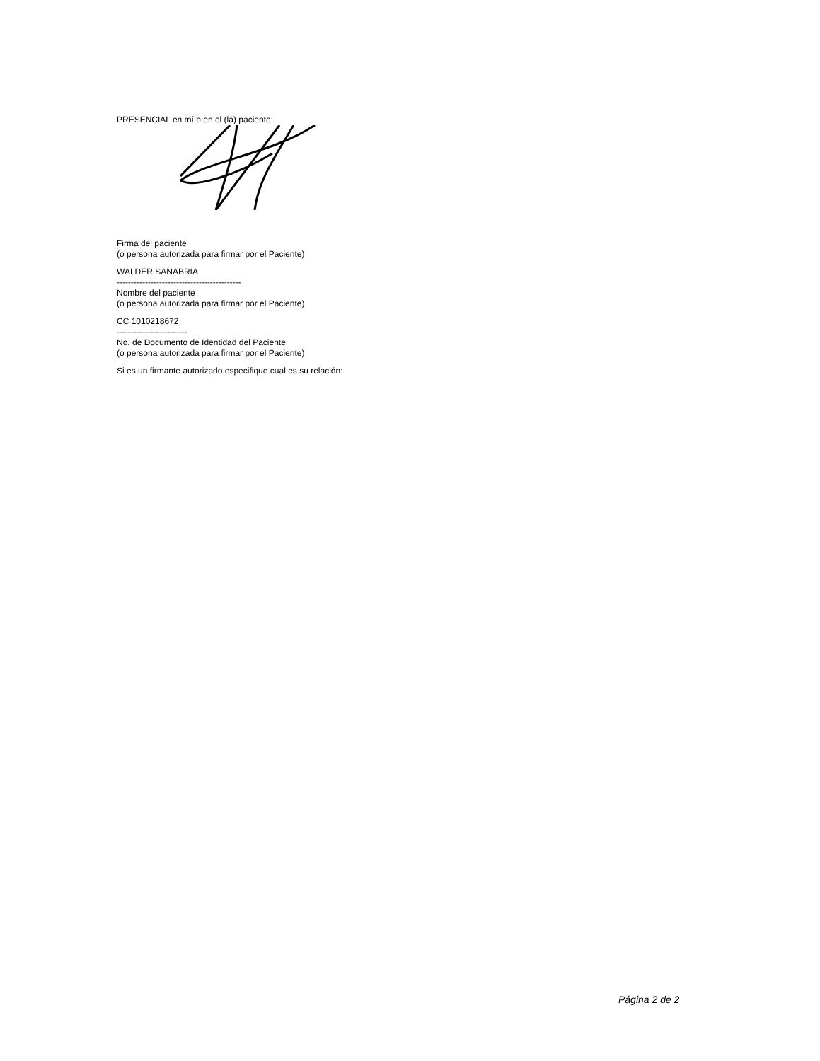PRESENCIAL en mí o en el (la) paciente:
Firma del paciente
(o persona autorizada para firmar por el Paciente)
WALDER SANABRIA
--------------------------------------------
Nombre del paciente
(o persona autorizada para firmar por el Paciente)
CC 1010218672
-------------------------
No. de Documento de Identidad del Paciente
(o persona autorizada para firmar por el Paciente)
Si es un firmante autorizado especifique cual es su relación:
Página 2 de 2